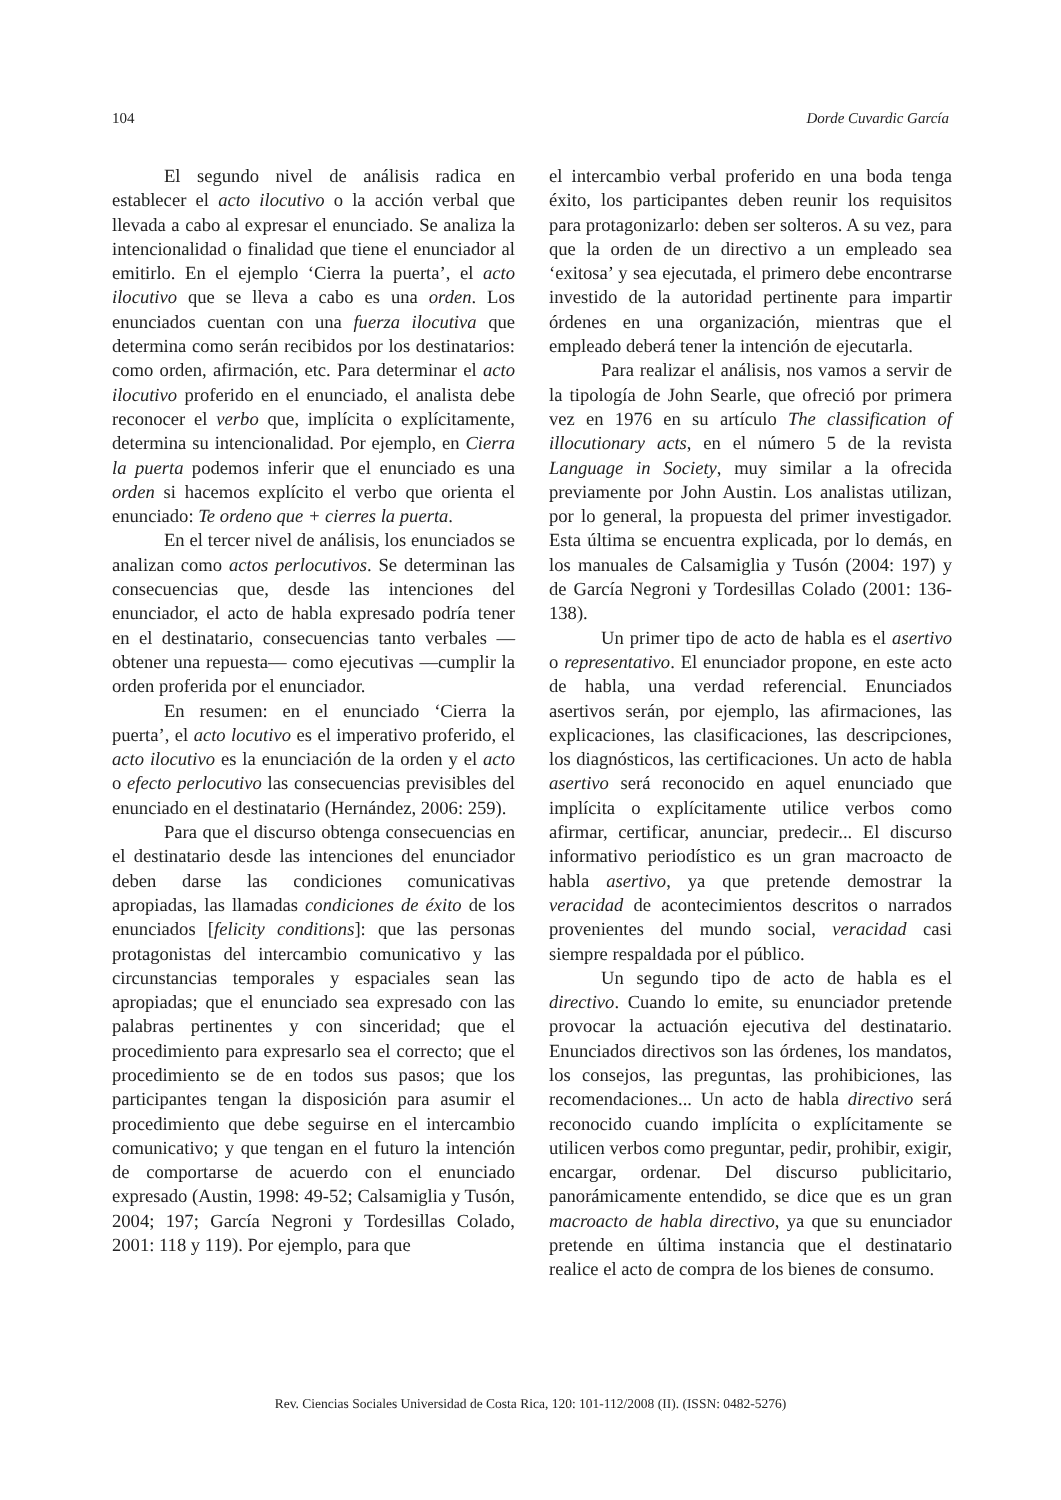104 Dorde Cuvardic García
El segundo nivel de análisis radica en establecer el acto ilocutivo o la acción verbal que llevada a cabo al expresar el enunciado. Se analiza la intencionalidad o finalidad que tiene el enunciador al emitirlo. En el ejemplo ‘Cierra la puerta’, el acto ilocutivo que se lleva a cabo es una orden. Los enunciados cuentan con una fuerza ilocutiva que determina como serán recibidos por los destinatarios: como orden, afirmación, etc. Para determinar el acto ilocutivo proferido en el enunciado, el analista debe reconocer el verbo que, implícita o explícitamente, determina su intencionalidad. Por ejemplo, en Cierra la puerta podemos inferir que el enunciado es una orden si hacemos explícito el verbo que orienta el enunciado: Te ordeno que + cierres la puerta.
En el tercer nivel de análisis, los enunciados se analizan como actos perlocutivos. Se determinan las consecuencias que, desde las intenciones del enunciador, el acto de habla expresado podría tener en el destinatario, consecuencias tanto verbales —obtener una repuesta— como ejecutivas —cumplir la orden proferida por el enunciador.
En resumen: en el enunciado ‘Cierra la puerta’, el acto locutivo es el imperativo proferido, el acto ilocutivo es la enunciación de la orden y el acto o efecto perlocutivo las consecuencias previsibles del enunciado en el destinatario (Hernández, 2006: 259).
Para que el discurso obtenga consecuencias en el destinatario desde las intenciones del enunciador deben darse las condiciones comunicativas apropiadas, las llamadas condiciones de éxito de los enunciados [felicity conditions]: que las personas protagonistas del intercambio comunicativo y las circunstancias temporales y espaciales sean las apropiadas; que el enunciado sea expresado con las palabras pertinentes y con sinceridad; que el procedimiento para expresarlo sea el correcto; que el procedimiento se de en todos sus pasos; que los participantes tengan la disposición para asumir el procedimiento que debe seguirse en el intercambio comunicativo; y que tengan en el futuro la intención de comportarse de acuerdo con el enunciado expresado (Austin, 1998: 49-52; Calsamiglia y Tusón, 2004; 197; García Negroni y Tordesillas Colado, 2001: 118 y 119). Por ejemplo, para que
el intercambio verbal proferido en una boda tenga éxito, los participantes deben reunir los requisitos para protagonizarlo: deben ser solteros. A su vez, para que la orden de un directivo a un empleado sea ‘exitosa’ y sea ejecutada, el primero debe encontrarse investido de la autoridad pertinente para impartir órdenes en una organización, mientras que el empleado deberá tener la intención de ejecutarla.
Para realizar el análisis, nos vamos a servir de la tipología de John Searle, que ofreció por primera vez en 1976 en su artículo The classification of illocutionary acts, en el número 5 de la revista Language in Society, muy similar a la ofrecida previamente por John Austin. Los analistas utilizan, por lo general, la propuesta del primer investigador. Esta última se encuentra explicada, por lo demás, en los manuales de Calsamiglia y Tusón (2004: 197) y de García Negroni y Tordesillas Colado (2001: 136-138).
Un primer tipo de acto de habla es el asertivo o representativo. El enunciador propone, en este acto de habla, una verdad referencial. Enunciados asertivos serán, por ejemplo, las afirmaciones, las explicaciones, las clasificaciones, las descripciones, los diagnósticos, las certificaciones. Un acto de habla asertivo será reconocido en aquel enunciado que implícita o explícitamente utilice verbos como afirmar, certificar, anunciar, predecir... El discurso informativo periodístico es un gran macroacto de habla asertivo, ya que pretende demostrar la veracidad de acontecimientos descritos o narrados provenientes del mundo social, veracidad casi siempre respaldada por el público.
Un segundo tipo de acto de habla es el directivo. Cuando lo emite, su enunciador pretende provocar la actuación ejecutiva del destinatario. Enunciados directivos son las órdenes, los mandatos, los consejos, las preguntas, las prohibiciones, las recomendaciones... Un acto de habla directivo será reconocido cuando implícita o explícitamente se utilicen verbos como preguntar, pedir, prohibir, exigir, encargar, ordenar. Del discurso publicitario, panorámicamente entendido, se dice que es un gran macroacto de habla directivo, ya que su enunciador pretende en última instancia que el destinatario realice el acto de compra de los bienes de consumo.
Rev. Ciencias Sociales Universidad de Costa Rica, 120: 101-112/2008 (II). (ISSN: 0482-5276)